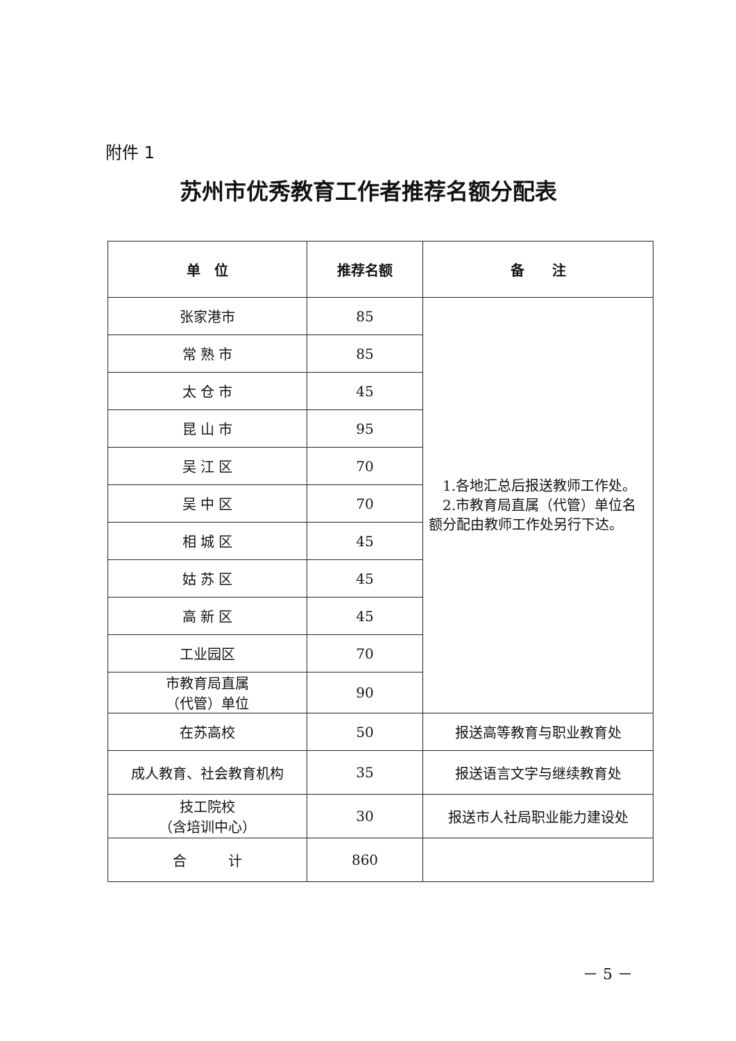附件 1
苏州市优秀教育工作者推荐名额分配表
| 单 位 | 推荐名额 | 备 注 |
| --- | --- | --- |
| 张家港市 | 85 | 1.各地汇总后报送教师工作处。 2.市教育局直属（代管）单位名额分配由教师工作处另行下达。 |
| 常 熟 市 | 85 | |
| 太 仓 市 | 45 | |
| 昆 山 市 | 95 | |
| 吴 江 区 | 70 | |
| 吴 中 区 | 70 | |
| 相 城 区 | 45 | |
| 姑 苏 区 | 45 | |
| 高 新 区 | 45 | |
| 工业园区 | 70 | |
| 市教育局直属 （代管）单位 | 90 | |
| 在苏高校 | 50 | 报送高等教育与职业教育处 |
| 成人教育、社会教育机构 | 35 | 报送语言文字与继续教育处 |
| 技工院校 （含培训中心） | 30 | 报送市人社局职业能力建设处 |
| 合 计 | 860 | |
－ 5 －